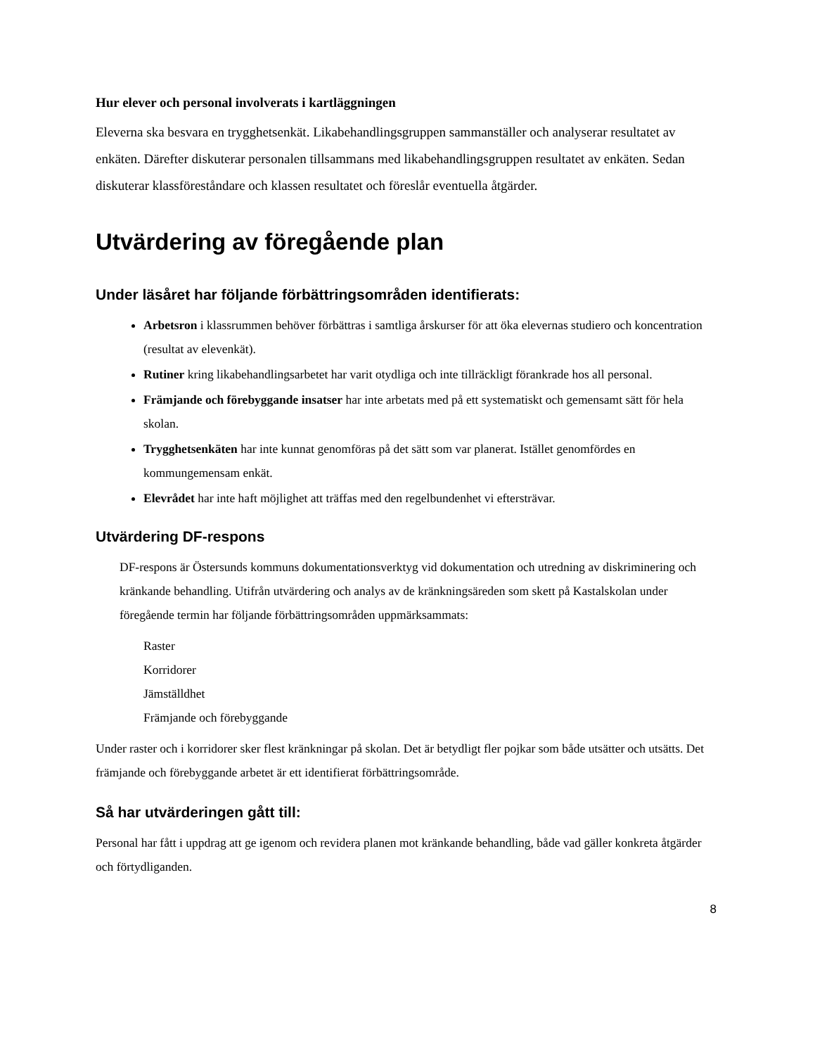Hur elever och personal involverats i kartläggningen
Eleverna ska besvara en trygghetsenkät. Likabehandlingsgruppen sammanställer och analyserar resultatet av enkäten. Därefter diskuterar personalen tillsammans med likabehandlingsgruppen resultatet av enkäten. Sedan diskuterar klassföreståndare och klassen resultatet och föreslår eventuella åtgärder.
Utvärdering av föregående plan
Under läsåret har följande förbättringsområden identifierats:
Arbetsron i klassrummen behöver förbättras i samtliga årskurser för att öka elevernas studiero och koncentration (resultat av elevenkät).
Rutiner kring likabehandlingsarbetet har varit otydliga och inte tillräckligt förankrade hos all personal.
Främjande och förebyggande insatser har inte arbetats med på ett systematiskt och gemensamt sätt för hela skolan.
Trygghetsenkäten har inte kunnat genomföras på det sätt som var planerat. Istället genomfördes en kommungemensam enkät.
Elevrådet har inte haft möjlighet att träffas med den regelbundenhet vi eftersträvar.
Utvärdering DF-respons
DF-respons är Östersunds kommuns dokumentationsverktyg vid dokumentation och utredning av diskriminering och kränkande behandling. Utifrån utvärdering och analys av de kränkningsäreden som skett på Kastalskolan under föregående termin har följande förbättringsområden uppmärksammats:
Raster
Korridorer
Jämställdhet
Främjande och förebyggande
Under raster och i korridorer sker flest kränkningar på skolan. Det är betydligt fler pojkar som både utsätter och utsätts. Det främjande och förebyggande arbetet är ett identifierat förbättringsområde.
Så har utvärderingen gått till:
Personal har fått i uppdrag att ge igenom och revidera planen mot kränkande behandling, både vad gäller konkreta åtgärder och förtydliganden.
8